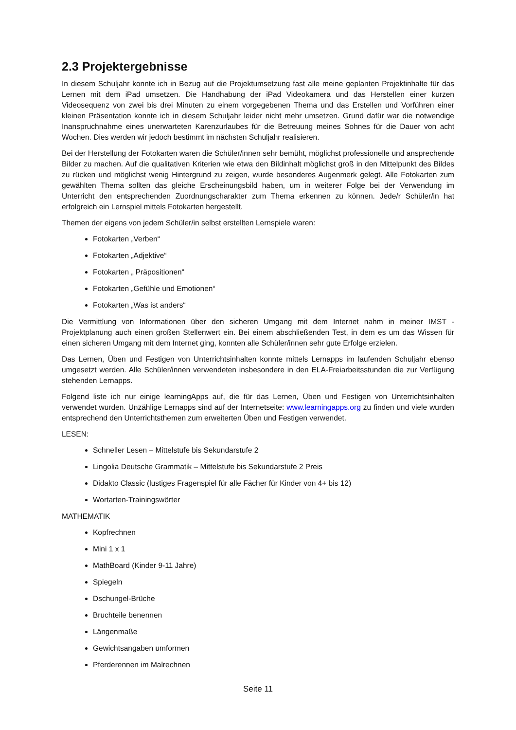2.3 Projektergebnisse
In diesem Schuljahr konnte ich in Bezug auf die Projektumsetzung fast alle meine geplanten Projektinhalte für das Lernen mit dem iPad umsetzen. Die Handhabung der iPad Videokamera und das Herstellen einer kurzen Videosequenz von zwei bis drei Minuten zu einem vorgegebenen Thema und das Erstellen und Vorführen einer kleinen Präsentation konnte ich in diesem Schuljahr leider nicht mehr umsetzen. Grund dafür war die notwendige Inanspruchnahme eines unerwarteten Karenzurlaubes für die Betreuung meines Sohnes für die Dauer von acht Wochen. Dies werden wir jedoch bestimmt im nächsten Schuljahr realisieren.
Bei der Herstellung der Fotokarten waren die Schüler/innen sehr bemüht, möglichst professionelle und ansprechende Bilder zu machen. Auf die qualitativen Kriterien wie etwa den Bildinhalt möglichst groß in den Mittelpunkt des Bildes zu rücken und möglichst wenig Hintergrund zu zeigen, wurde besonderes Augenmerk gelegt. Alle Fotokarten zum gewählten Thema sollten das gleiche Erscheinungsbild haben, um in weiterer Folge bei der Verwendung im Unterricht den entsprechenden Zuordnungscharakter zum Thema erkennen zu können. Jede/r Schüler/in hat erfolgreich ein Lernspiel mittels Fotokarten hergestellt.
Themen der eigens von jedem Schüler/in selbst erstellten Lernspiele waren:
Fotokarten „Verben“
Fotokarten „Adjektive“
Fotokarten „ Präpositionen“
Fotokarten „Gefühle und Emotionen“
Fotokarten „Was ist anders“
Die Vermittlung von Informationen über den sicheren Umgang mit dem Internet nahm in meiner IMST - Projektplanung auch einen großen Stellenwert ein. Bei einem abschließenden Test, in dem es um das Wissen für einen sicheren Umgang mit dem Internet ging, konnten alle Schüler/innen sehr gute Erfolge erzielen.
Das Lernen, Üben und Festigen von Unterrichtsinhalten konnte mittels Lernapps im laufenden Schuljahr ebenso umgesetzt werden. Alle Schüler/innen verwendeten insbesondere in den ELA-Freiarbeitsstunden die zur Verfügung stehenden Lernapps.
Folgend liste ich nur einige learningApps auf, die für das Lernen, Üben und Festigen von Unterrichtsinhalten verwendet wurden. Unzählige Lernapps sind auf der Internetseite: www.learningapps.org zu finden und viele wurden entsprechend den Unterrichtsthemen zum erweiterten Üben und Festigen verwendet.
LESEN:
Schneller Lesen – Mittelstufe bis Sekundarstufe 2
Lingolia Deutsche Grammatik – Mittelstufe bis Sekundarstufe 2 Preis
Didakto Classic (lustiges Fragenspiel für alle Fächer für Kinder von 4+ bis 12)
Wortarten-Trainingswörter
MATHEMATIK
Kopfrechnen
Mini 1 x 1
MathBoard (Kinder 9-11 Jahre)
Spiegeln
Dschungel-Brüche
Bruchteile benennen
Längenmaße
Gewichtsangaben umformen
Pferderennen im Malrechnen
Seite 11